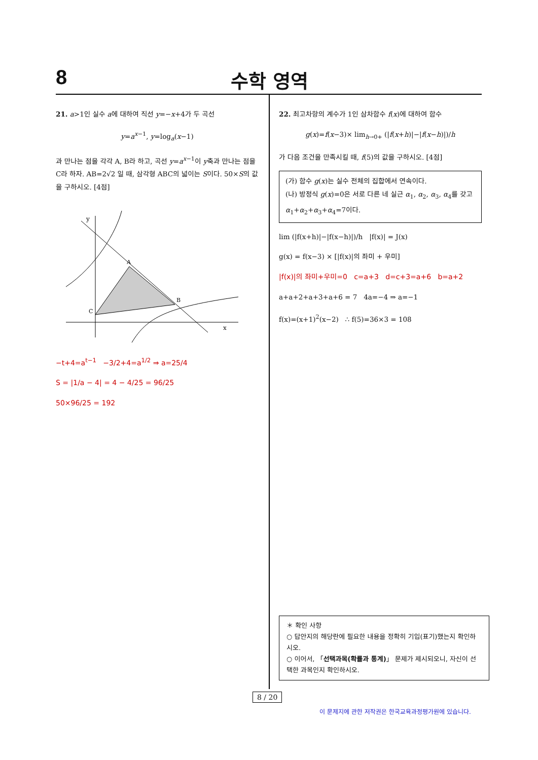8 수학 영역
21. a>1인 실수 a에 대하여 직선 y=−x+4가 두 곡선
y=a<sup>x−1</sup>, y=log<sub>a</sub>(x−1)
과 만나는 점을 각각 A, B라 하고, 곡선 y=a<sup>x−1</sup>이 y축과 만나는 점을 C라 하자. AB=2√2 일 때, 삼각형 ABC의 넓이는 S이다. 50×S의 값을 구하시오. [4점]
x
y
A
B
C
−t+4=a<sup>t−1</sup> −3/2+4=a<sup>1/2</sup> ⇒ a=25/4
S = |1/a − 4| = 4 − 4/25 = 96/25
50×96/25 = 192
22. 최고차항의 계수가 1인 삼차함수 f(x)에 대하여 함수
g(x)=f(x−3)× lim<sub>h→0+</sub> (|f(x+h)|−|f(x−h)|)/h
가 다음 조건을 만족시킬 때, f(5)의 값을 구하시오. [4점]
(가) 함수 g(x)는 실수 전체의 집합에서 연속이다.
(나) 방정식 g(x)=0은 서로 다른 네 실근 α<sub>1</sub>, α<sub>2</sub>, α<sub>3</sub>, α<sub>4</sub>를 갖고 α<sub>1</sub>+α<sub>2</sub>+α<sub>3</sub>+α<sub>4</sub>=7이다.
lim (|f(x+h)|−|f(x−h)|)/h |f(x)| = J(x)
g(x) = f(x−3) × [|f(x)|의 좌미 + 우미]
|f(x)|의 좌미+우미=0 c=a+3 d=c+3=a+6 b=a+2
a+a+2+a+3+a+6 = 7 4a=−4 ⇒ a=−1
f(x)=(x+1)<sup>2</sup>(x−2) ∴ f(5)=36×3 = 108
＊ 확인 사항
○ 답안지의 해당란에 필요한 내용을 정확히 기입(표기)했는지 확인하시오.
○ 이어서, 「선택과목(확률과 통계)」 문제가 제시되오니, 자신이 선택한 과목인지 확인하시오.
8 / 20
이 문제지에 관한 저작권은 한국교육과정평가원에 있습니다.